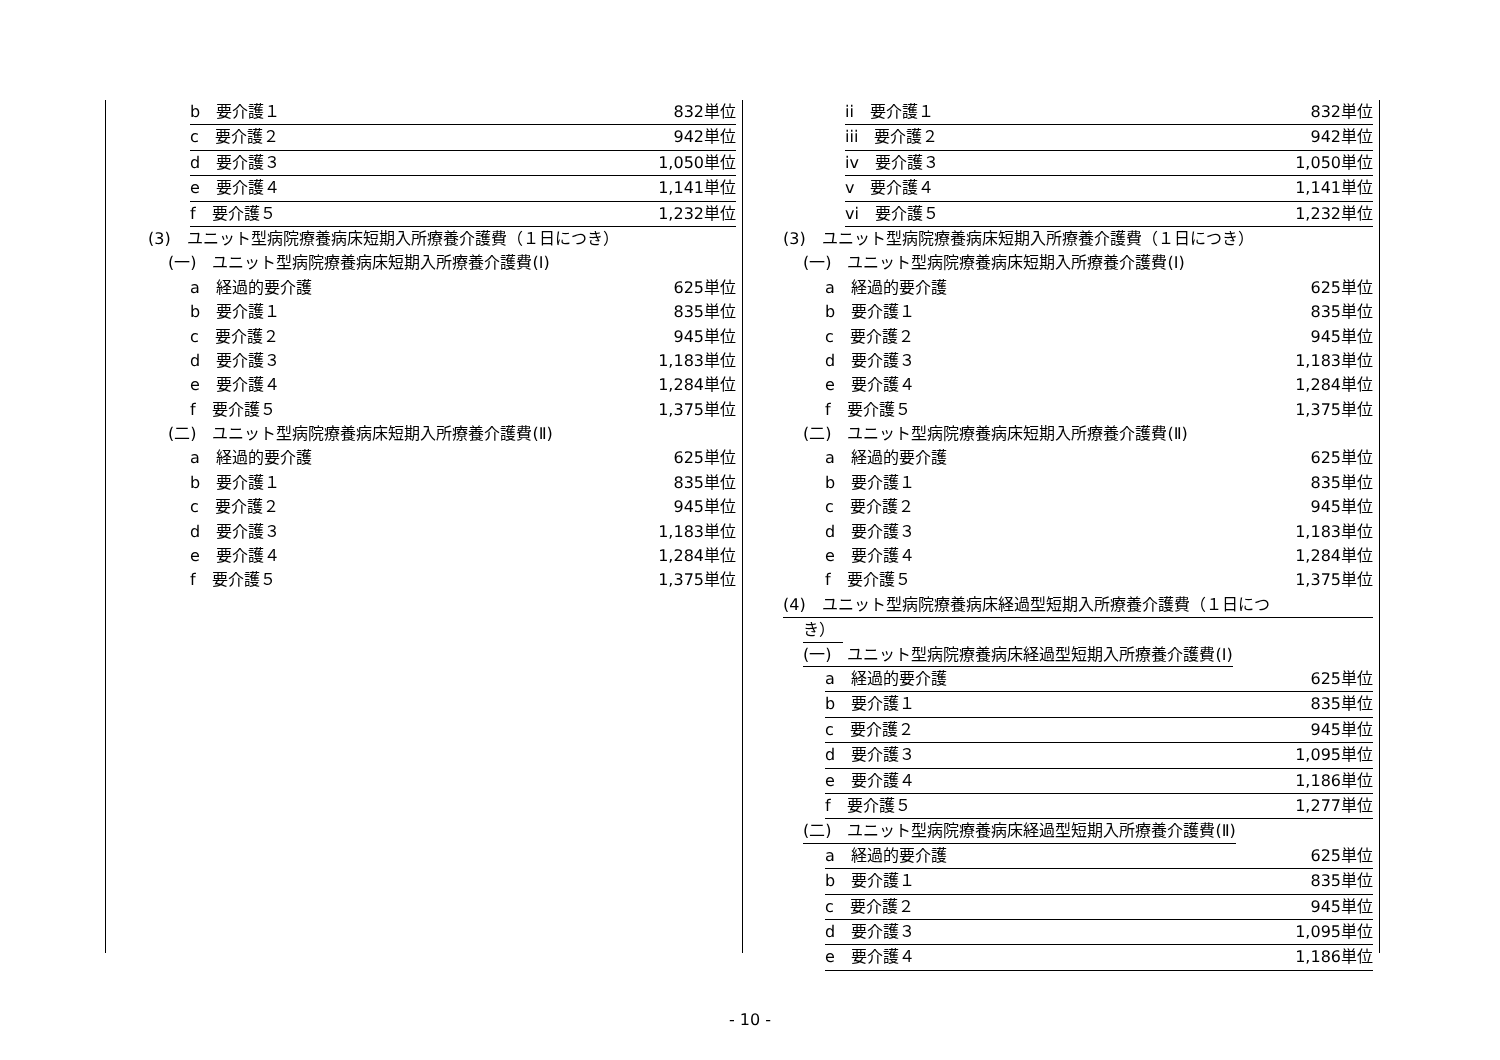b　要介護１ 832単位
c　要介護２ 942単位
d　要介護３ 1,050単位
e　要介護４ 1,141単位
f　要介護５ 1,232単位
(3)　ユニット型病院療養病床短期入所療養介護費（１日につき）
(一)　ユニット型病院療養病床短期入所療養介護費(Ⅰ)
a　経過的要介護 625単位
b　要介護１ 835単位
c　要介護２ 945単位
d　要介護３ 1,183単位
e　要介護４ 1,284単位
f　要介護５ 1,375単位
(二)　ユニット型病院療養病床短期入所療養介護費(Ⅱ)
a　経過的要介護 625単位
b　要介護１ 835単位
c　要介護２ 945単位
d　要介護３ 1,183単位
e　要介護４ 1,284単位
f　要介護５ 1,375単位
ii　要介護１ 832単位
iii　要介護２ 942単位
iv　要介護３ 1,050単位
v　要介護４ 1,141単位
vi　要介護５ 1,232単位
(3)　ユニット型病院療養病床短期入所療養介護費（１日につき）
(一)　ユニット型病院療養病床短期入所療養介護費(Ⅰ)
a　経過的要介護 625単位
b　要介護１ 835単位
c　要介護２ 945単位
d　要介護３ 1,183単位
e　要介護４ 1,284単位
f　要介護５ 1,375単位
(二)　ユニット型病院療養病床短期入所療養介護費(Ⅱ)
a　経過的要介護 625単位
b　要介護１ 835単位
c　要介護２ 945単位
d　要介護３ 1,183単位
e　要介護４ 1,284単位
f　要介護５ 1,375単位
(4)　ユニット型病院療養病床経過型短期入所療養介護費（１日につ
き）　
(一)　ユニット型病院療養病床経過型短期入所療養介護費(Ⅰ)
a　経過的要介護 625単位
b　要介護１ 835単位
c　要介護２ 945単位
d　要介護３ 1,095単位
e　要介護４ 1,186単位
f　要介護５ 1,277単位
(二)　ユニット型病院療養病床経過型短期入所療養介護費(Ⅱ)
a　経過的要介護 625単位
b　要介護１ 835単位
c　要介護２ 945単位
d　要介護３ 1,095単位
e　要介護４ 1,186単位
- 10 -